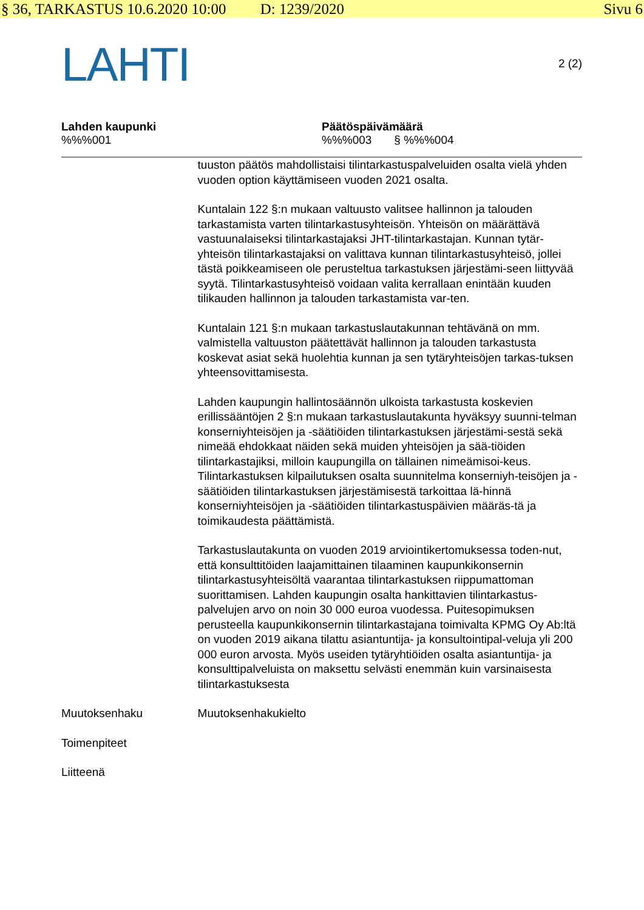§ 36, TARKASTUS 10.6.2020 10:00 D: 1239/2020 Sivu 6
LAHTI
2 (2)
Lahden kaupunki
%%%001
Päätöspäivämäärä
%%%003 § %%%004
tuuston päätös mahdollistaisi tilintarkastuspalveluiden osalta vielä yhden vuoden option käyttämiseen vuoden 2021 osalta.
Kuntalain 122 §:n mukaan valtuusto valitsee hallinnon ja talouden tarkastamista varten tilintarkastusyhteisön. Yhteisön on määrättävä vastuunalaiseksi tilintarkastajaksi JHT-tilintarkastajan. Kunnan tytär-yhteisön tilintarkastajaksi on valittava kunnan tilintarkastusyhteisö, jollei tästä poikkeamiseen ole perusteltua tarkastuksen järjestämi-seen liittyvää syytä. Tilintarkastusyhteisö voidaan valita kerrallaan enintään kuuden tilikauden hallinnon ja talouden tarkastamista var-ten.
Kuntalain 121 §:n mukaan tarkastuslautakunnan tehtävänä on mm. valmistella valtuuston päätettävät hallinnon ja talouden tarkastusta koskevat asiat sekä huolehtia kunnan ja sen tytäryhteisöjen tarkas-tuksen yhteensovittamisesta.
Lahden kaupungin hallintosäännön ulkoista tarkastusta koskevien erillissääntöjen 2 §:n mukaan tarkastuslautakunta hyväksyy suunni-telman konserniyhteisöjen ja -säätiöiden tilintarkastuksen järjestämi-sestä sekä nimeää ehdokkaat näiden sekä muiden yhteisöjen ja sää-tiöiden tilintarkastajiksi, milloin kaupungilla on tällainen nimeämisoi-keus. Tilintarkastuksen kilpailutuksen osalta suunnitelma konserniyh-teisöjen ja -säätiöiden tilintarkastuksen järjestämisestä tarkoittaa lä-hinnä konserniyhteisöjen ja -säätiöiden tilintarkastuspäivien määräs-tä ja toimikaudesta päättämistä.
Tarkastuslautakunta on vuoden 2019 arviointikertomuksessa toden-nut, että konsulttitöiden laajamittainen tilaaminen kaupunkikonsernin tilintarkastusyhteisöltä vaarantaa tilintarkastuksen riippumattoman suorittamisen. Lahden kaupungin osalta hankittavien tilintarkastus-palvelujen arvo on noin 30 000 euroa vuodessa. Puitesopimuksen perusteella kaupunkikonsernin tilintarkastajana toimivalta KPMG Oy Ab:ltä on vuoden 2019 aikana tilattu asiantuntija- ja konsultointipal-veluja yli 200 000 euron arvosta. Myös useiden tytäryhtiöiden osalta asiantuntija- ja konsulttipalveluista on maksettu selvästi enemmän kuin varsinaisesta tilintarkastuksesta
Muutoksenhaku Muutoksenhakukielto
Toimenpiteet
Liitteenä